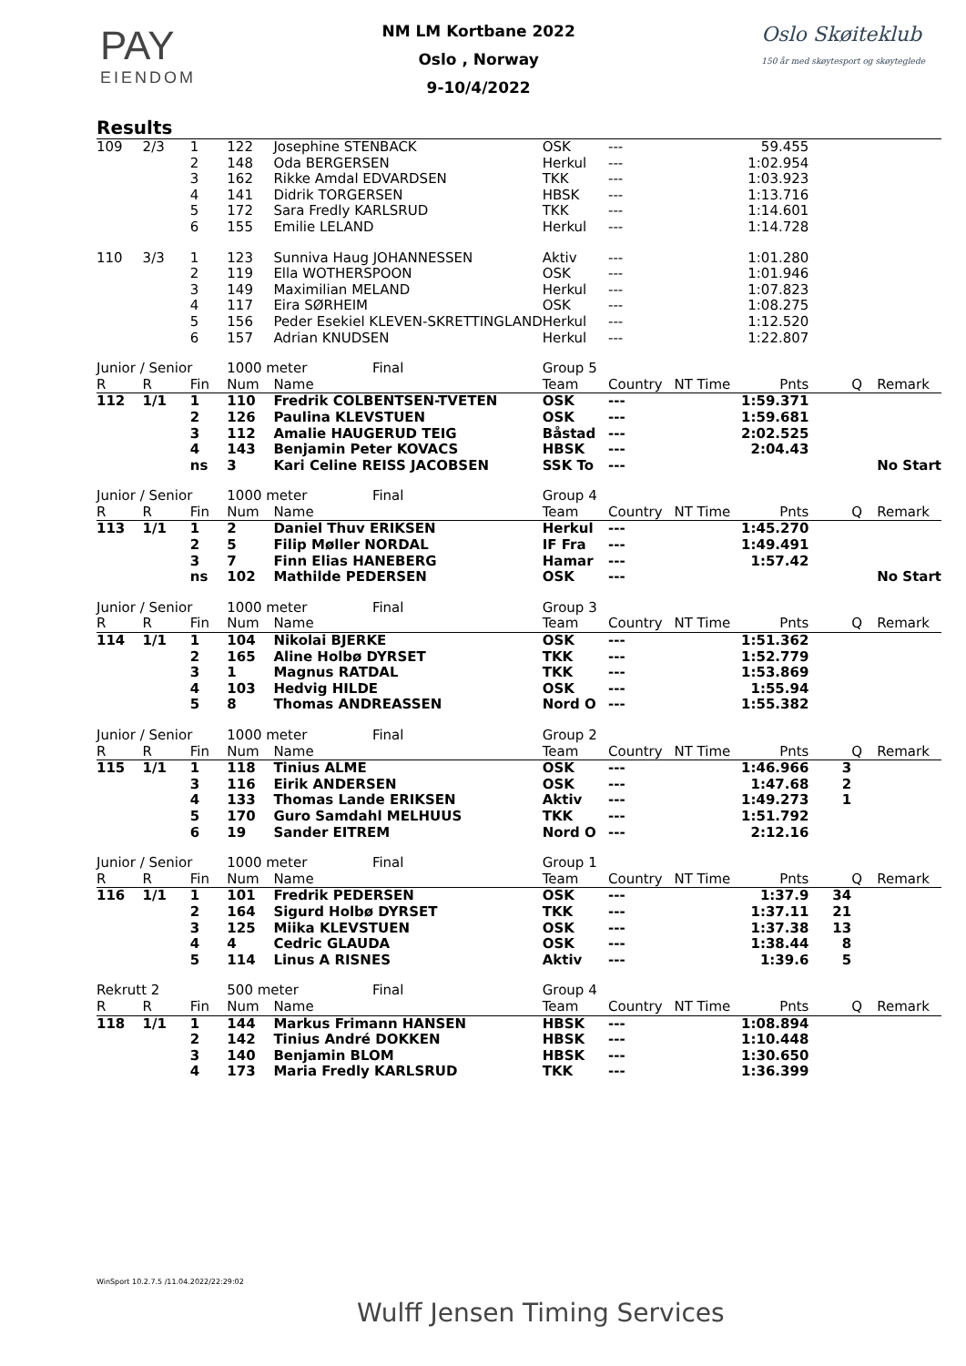PAY
EIENDOM
NM LM Kortbane 2022
Oslo , Norway
9-10/4/2022
Oslo Skøiteklub
150 år med skøytesport og skøyteglede
Results
| 109 | 2/3 | 1 2 3 4 5 6 | 122 148 162 141 172 155 | Josephine STENBACK Oda BERGERSEN Rikke Amdal EDVARDSEN Didrik TORGERSEN Sara Fredly KARLSRUD Emilie LELAND | OSK Herkul TKK HBSK TKK Herkul | --- --- --- --- --- --- | | 59.455 1:02.954 1:03.923 1:13.716 1:14.601 1:14.728 | | | |
| 110 | 3/3 | 1 2 3 4 5 6 | 123 119 149 117 156 157 | Sunniva Haug JOHANNESSEN Ella WOTHERSPOON Maximilian MELAND Eira SØRHEIM Peder Esekiel KLEVEN-SKRETTINGLAND Adrian KNUDSEN | Aktiv OSK Herkul OSK Herkul Herkul | --- --- --- --- --- --- | | 1:01.280 1:01.946 1:07.823 1:08.275 1:12.520 1:22.807 | | | |
| Junior / Senior | | | 1000 meter Final | | Group 5 | | | | | | |
| R | R | Fin | Num | Name | Team | Country | NT Time | Pnts | | Q | Remark |
| 112 | 1/1 | 1 2 3 4 ns | 110 126 112 143 3 | Fredrik COLBENTSEN-TVETEN Paulina KLEVSTUEN Amalie HAUGERUD TEIG Benjamin Peter KOVACS Kari Celine REISS JACOBSEN | OSK OSK Båstad HBSK SSK To | --- --- --- --- --- | | 1:59.371 1:59.681 2:02.525 2:04.43 | | | No Start |
| Junior / Senior | | | 1000 meter Final | | Group 4 | | | | | | |
| R | R | Fin | Num | Name | Team | Country | NT Time | Pnts | | Q | Remark |
| 113 | 1/1 | 1 2 3 ns | 2 5 7 102 | Daniel Thuv ERIKSEN Filip Møller NORDAL Finn Elias HANEBERG Mathilde PEDERSEN | Herkul IF Fra Hamar OSK | --- --- --- --- | | 1:45.270 1:49.491 1:57.42 | | | No Start |
| Junior / Senior | | | 1000 meter Final | | Group 3 | | | | | | |
| R | R | Fin | Num | Name | Team | Country | NT Time | Pnts | | Q | Remark |
| 114 | 1/1 | 1 2 3 4 5 | 104 165 1 103 8 | Nikolai BJERKE Aline Holbø DYRSET Magnus RATDAL Hedvig HILDE Thomas ANDREASSEN | OSK TKK TKK OSK Nord O | --- --- --- --- --- | | 1:51.362 1:52.779 1:53.869 1:55.94 1:55.382 | | | |
| Junior / Senior | | | 1000 meter Final | | Group 2 | | | | | | |
| R | R | Fin | Num | Name | Team | Country | NT Time | Pnts | | Q | Remark |
| 115 | 1/1 | 1 3 4 5 6 | 118 116 133 170 19 | Tinius ALME Eirik ANDERSEN Thomas Lande ERIKSEN Guro Samdahl MELHUUS Sander EITREM | OSK OSK Aktiv TKK Nord O | --- --- --- --- --- | | 1:46.966 1:47.68 1:49.273 1:51.792 2:12.16 | 3 2 1 | | |
| Junior / Senior | | | 1000 meter Final | | Group 1 | | | | | | |
| R | R | Fin | Num | Name | Team | Country | NT Time | Pnts | | Q | Remark |
| 116 | 1/1 | 1 2 3 4 5 | 101 164 125 4 114 | Fredrik PEDERSEN Sigurd Holbø DYRSET Miika KLEVSTUEN Cedric GLAUDA Linus A RISNES | OSK TKK OSK OSK Aktiv | --- --- --- --- --- | | 1:37.9 1:37.11 1:37.38 1:38.44 1:39.6 | 34 21 13 8 5 | | |
| Rekrutt 2 | | | 500 meter Final | | Group 4 | | | | | | |
| R | R | Fin | Num | Name | Team | Country | NT Time | Pnts | | Q | Remark |
| 118 | 1/1 | 1 2 3 4 | 144 142 140 173 | Markus Frimann HANSEN Tinius André DOKKEN Benjamin BLOM Maria Fredly KARLSRUD | HBSK HBSK HBSK TKK | --- --- --- --- | | 1:08.894 1:10.448 1:30.650 1:36.399 | | | |
WinSport 10.2.7.5 /11.04.2022/22:29:02
Wulff Jensen Timing Services